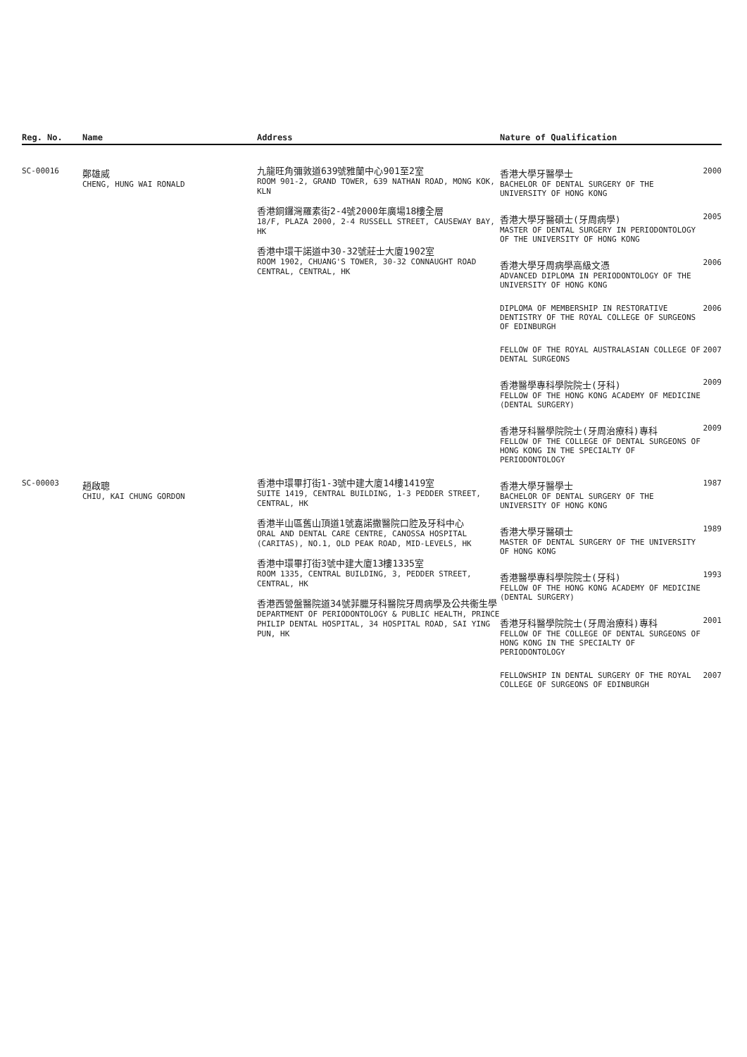| Reg. No. | Name | Address | Nature of Qualification | |
| --- | --- | --- | --- | --- |
| SC-00016 | 鄭雄威 CHENG, HUNG WAI RONALD | 九龍旺角彌敦道639號雅蘭中心901至2室 ROOM 901-2, GRAND TOWER, 639 NATHAN ROAD, MONG KOK, KLN 香港銅鑼灣羅素街2-4號2000年廣場18樓全層 18/F, PLAZA 2000, 2-4 RUSSELL STREET, CAUSEWAY BAY, HK 香港中環干諾道中30-32號莊士大廈1902室 ROOM 1902, CHUANG'S TOWER, 30-32 CONNAUGHT ROAD CENTRAL, CENTRAL, HK | / 香港大學牙醫學士 BACHELOR OF DENTAL SURGERY OF THE UNIVERSITY OF HONG KONG / 2000 / / 香港大學牙醫碩士(牙周病學) MASTER OF DENTAL SURGERY IN PERIODONTOLOGY OF THE UNIVERSITY OF HONG KONG / 2005 / / 香港大學牙周病學高級文憑 ADVANCED DIPLOMA IN PERIODONTOLOGY OF THE UNIVERSITY OF HONG KONG / 2006 / / DIPLOMA OF MEMBERSHIP IN RESTORATIVE DENTISTRY OF THE ROYAL COLLEGE OF SURGEONS OF EDINBURGH / 2006 / / FELLOW OF THE ROYAL AUSTRALASIAN COLLEGE OF DENTAL SURGEONS / 2007 / / 香港醫學專科學院院士(牙科) FELLOW OF THE HONG KONG ACADEMY OF MEDICINE (DENTAL SURGERY) / 2009 / / 香港牙科醫學院院士(牙周治療科)專科 FELLOW OF THE COLLEGE OF DENTAL SURGEONS OF HONG KONG IN THE SPECIALTY OF PERIODONTOLOGY / 2009 / | |
| SC-00003 | 趙啟聰 CHIU, KAI CHUNG GORDON | 香港中環畢打街1-3號中建大廈14樓1419室 SUITE 1419, CENTRAL BUILDING, 1-3 PEDDER STREET, CENTRAL, HK 香港半山區舊山頂道1號嘉諾撒醫院口腔及牙科中心 ORAL AND DENTAL CARE CENTRE, CANOSSA HOSPITAL (CARITAS), NO.1, OLD PEAK ROAD, MID-LEVELS, HK 香港中環畢打街3號中建大廈13樓1335室 ROOM 1335, CENTRAL BUILDING, 3, PEDDER STREET, CENTRAL, HK 香港西營盤醫院道34號菲臘牙科醫院牙周病學及公共衞生學 DEPARTMENT OF PERIODONTOLOGY & PUBLIC HEALTH, PRINCE PHILIP DENTAL HOSPITAL, 34 HOSPITAL ROAD, SAI YING PUN, HK | / 香港大學牙醫學士 BACHELOR OF DENTAL SURGERY OF THE UNIVERSITY OF HONG KONG / 1987 / / 香港大學牙醫碩士 MASTER OF DENTAL SURGERY OF THE UNIVERSITY OF HONG KONG / 1989 / / 香港醫學專科學院院士(牙科) FELLOW OF THE HONG KONG ACADEMY OF MEDICINE (DENTAL SURGERY) / 1993 / / 香港牙科醫學院院士(牙周治療科)專科 FELLOW OF THE COLLEGE OF DENTAL SURGEONS OF HONG KONG IN THE SPECIALTY OF PERIODONTOLOGY / 2001 / / FELLOWSHIP IN DENTAL SURGERY OF THE ROYAL COLLEGE OF SURGEONS OF EDINBURGH / 2007 / | |